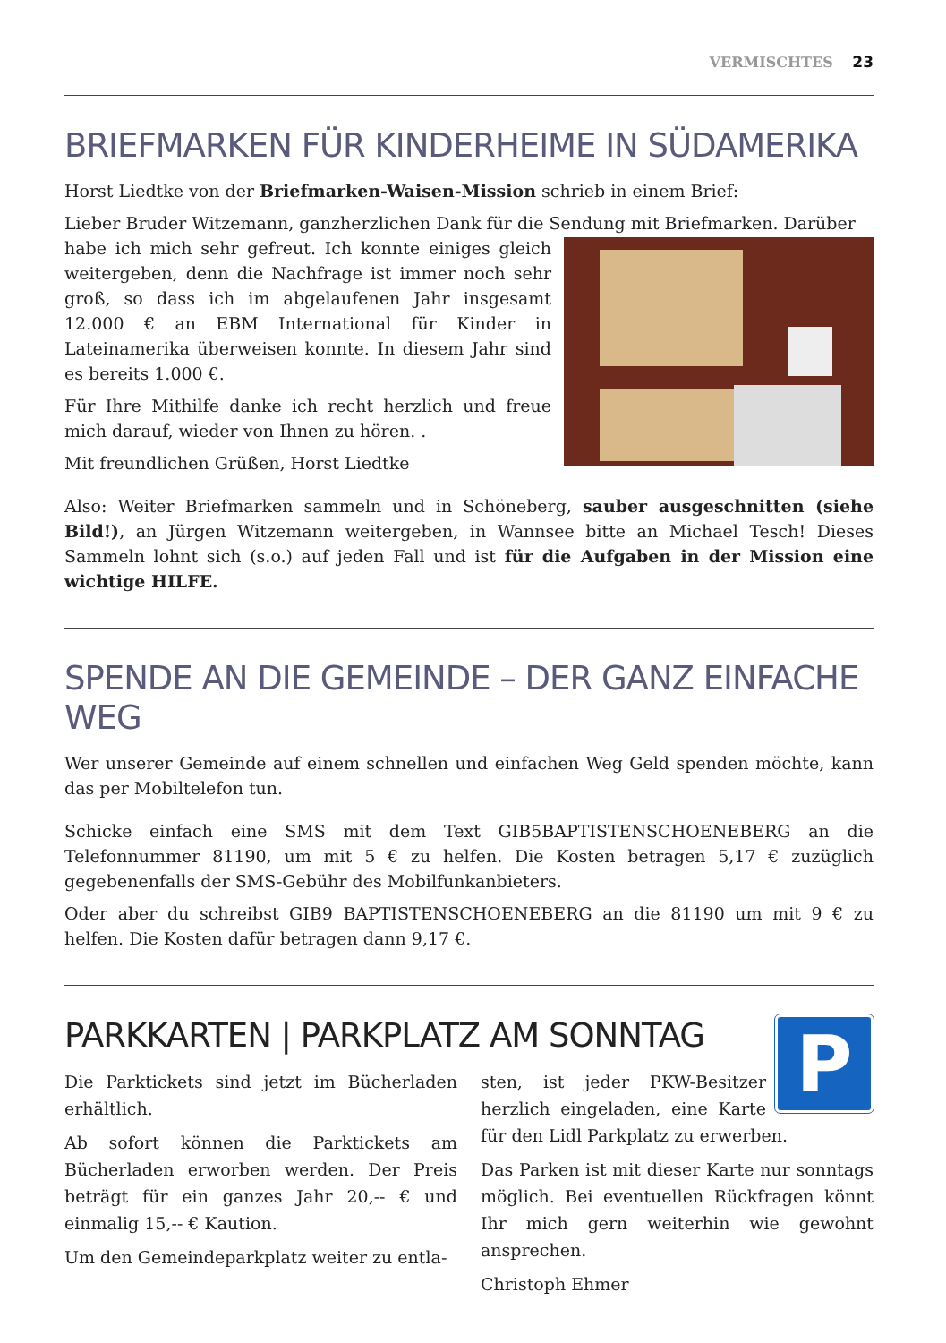VERMISCHTES 23
BRIEFMARKEN FÜR KINDERHEIME IN SÜDAMERIKA
Horst Liedtke von der Briefmarken-Waisen-Mission schrieb in einem Brief:
Lieber Bruder Witzemann, ganzherzlichen Dank für die Sendung mit Briefmarken. Darüber
habe ich mich sehr gefreut. Ich konnte einiges gleich weitergeben, denn die Nachfrage ist immer noch sehr groß, so dass ich im abgelaufenen Jahr insgesamt 12.000 € an EBM International für Kinder in Lateinamerika überweisen konnte. In diesem Jahr sind es bereits 1.000 €.
Für Ihre Mithilfe danke ich recht herzlich und freue mich darauf, wieder von Ihnen zu hören. .
Mit freundlichen Grüßen, Horst Liedtke
Also: Weiter Briefmarken sammeln und in Schöneberg, sauber ausgeschnitten (siehe Bild!), an Jürgen Witzemann weitergeben, in Wannsee bitte an Michael Tesch! Dieses Sammeln lohnt sich (s.o.) auf jeden Fall und ist für die Aufgaben in der Mission eine wichtige HILFE.
SPENDE AN DIE GEMEINDE – DER GANZ EINFACHE WEG
Wer unserer Gemeinde auf einem schnellen und einfachen Weg Geld spenden möchte, kann das per Mobiltelefon tun.
Schicke einfach eine SMS mit dem Text GIB5BAPTISTENSCHOENEBERG an die Telefonnummer 81190, um mit 5 € zu helfen. Die Kosten betragen 5,17 € zuzüglich gegebenenfalls der SMS-Gebühr des Mobilfunkanbieters.
Oder aber du schreibst GIB9 BAPTISTENSCHOENEBERG an die 81190 um mit 9 € zu helfen. Die Kosten dafür betragen dann 9,17 €.
PARKKARTEN | PARKPLATZ AM SONNTAG
Die Parktickets sind jetzt im Bücherladen erhältlich.
Ab sofort können die Parktickets am Bücherladen erworben werden. Der Preis beträgt für ein ganzes Jahr 20,-- € und einmalig 15,-- € Kaution.
Um den Gemeindeparkplatz weiter zu entla-
P
sten, ist jeder PKW-Besitzer herzlich eingeladen, eine Karte für den Lidl Parkplatz zu erwerben.
Das Parken ist mit dieser Karte nur sonntags möglich. Bei eventuellen Rückfragen könnt Ihr mich gern weiterhin wie gewohnt ansprechen.
Christoph Ehmer